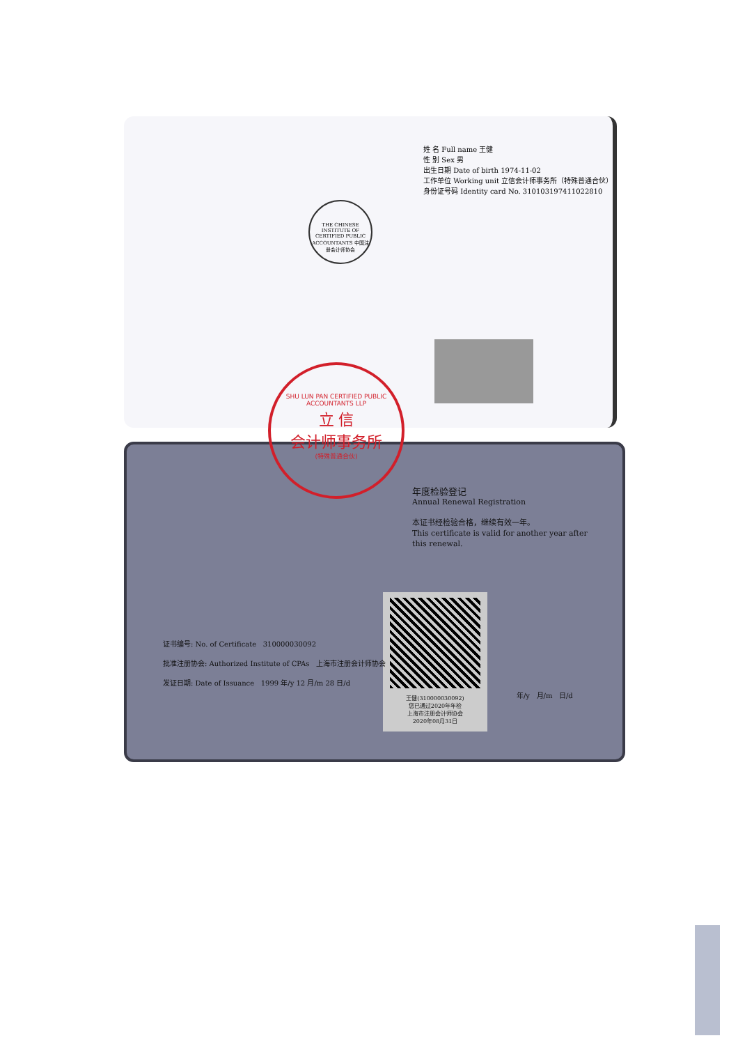THE CHINESE INSTITUTE OF CERTIFIED PUBLIC ACCOUNTANTS 中国注册会计师协会
姓 名 Full name 王健
性 别 Sex 男
出生日期 Date of birth 1974-11-02
工作单位 Working unit 立信会计师事务所（特殊普通合伙）
身份证号码 Identity card No. 310103197411022810
SHU LUN PAN CERTIFIED PUBLIC ACCOUNTANTS LLP
立 信
会计师事务所
(特殊普通合伙)
年度检验登记
Annual Renewal Registration
本证书经检验合格，继续有效一年。
This certificate is valid for another year after this renewal.
王健(310000030092)
您已通过2020年年检
上海市注册会计师协会
2020年08月31日
证书编号: No. of Certificate 310000030092
批准注册协会: Authorized Institute of CPAs 上海市注册会计师协会
发证日期: Date of Issuance 1999 年/y 12 月/m 28 日/d
年/y 月/m 日/d